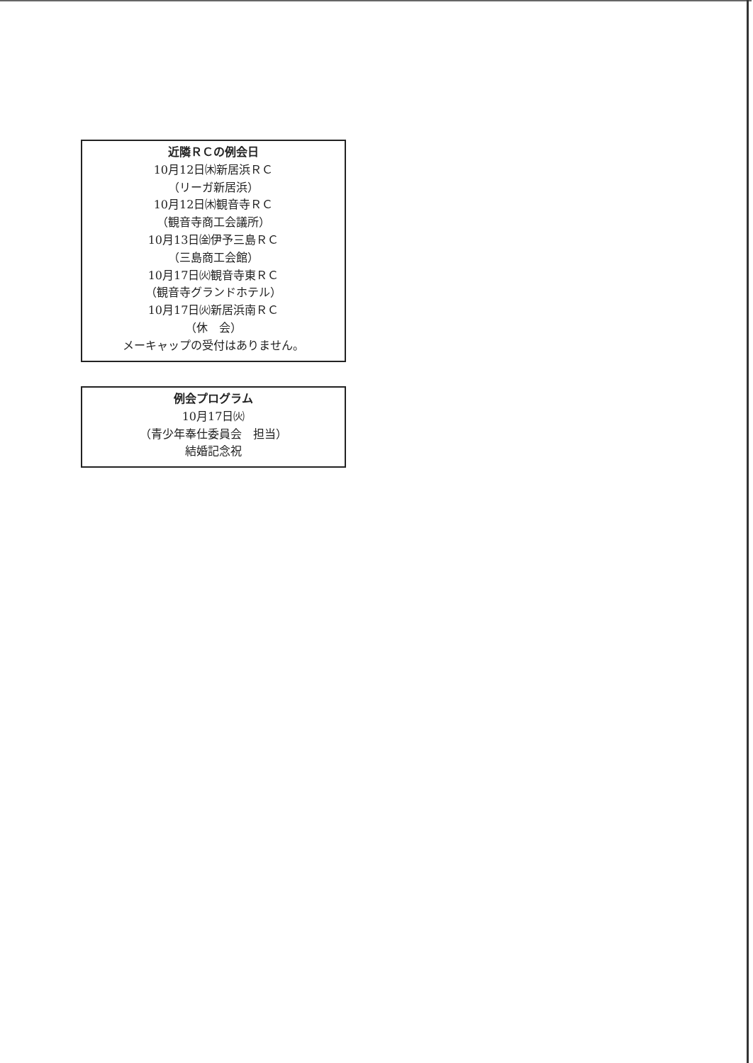近隣ＲＣの例会日
10月12日㈭新居浜ＲＣ
（リーガ新居浜）
10月12日㈭観音寺ＲＣ
（観音寺商工会議所）
10月13日㈮伊予三島ＲＣ
（三島商工会館）
10月17日㈫観音寺東ＲＣ
（観音寺グランドホテル）
10月17日㈫新居浜南ＲＣ
（休　会）
メーキャップの受付はありません。
例会プログラム
10月17日㈫
（青少年奉仕委員会　担当）
結婚記念祝